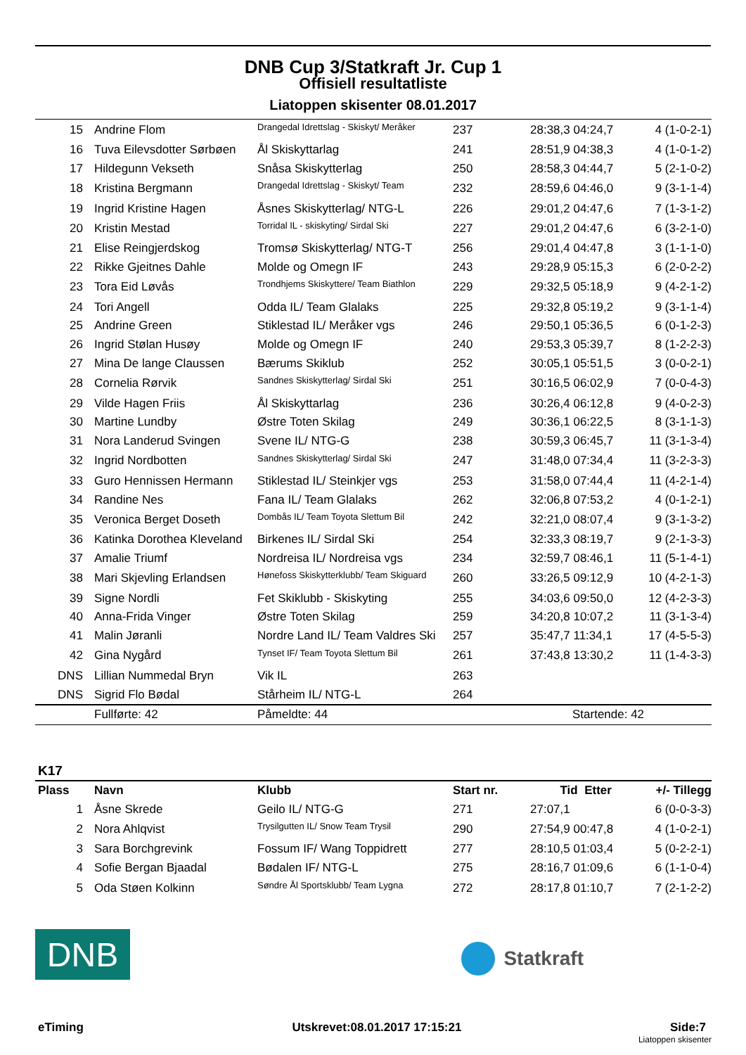DNB Cup 3/Statkraft Jr. Cup 1
Offisiell resultatliste
Liatoppen skisenter 08.01.2017
| 15 | Andrine Flom | Drangedal Idrettslag - Skiskyt/ Meråker | 237 | 28:38,3 04:24,7 | 4 (1-0-2-1) |
| 16 | Tuva Eilevsdotter Sørbøen | Ål Skiskyttarlag | 241 | 28:51,9 04:38,3 | 4 (1-0-1-2) |
| 17 | Hildegunn Vekseth | Snåsa Skiskytterlag | 250 | 28:58,3 04:44,7 | 5 (2-1-0-2) |
| 18 | Kristina Bergmann | Drangedal Idrettslag - Skiskyt/ Team | 232 | 28:59,6 04:46,0 | 9 (3-1-1-4) |
| 19 | Ingrid Kristine Hagen | Åsnes Skiskytterlag/ NTG-L | 226 | 29:01,2 04:47,6 | 7 (1-3-1-2) |
| 20 | Kristin Mestad | Torridal IL - skiskyting/ Sirdal Ski | 227 | 29:01,2 04:47,6 | 6 (3-2-1-0) |
| 21 | Elise Reingjerdskog | Tromsø Skiskytterlag/ NTG-T | 256 | 29:01,4 04:47,8 | 3 (1-1-1-0) |
| 22 | Rikke Gjeitnes Dahle | Molde og Omegn IF | 243 | 29:28,9 05:15,3 | 6 (2-0-2-2) |
| 23 | Tora Eid Løvås | Trondhjems Skiskyttere/ Team Biathlon | 229 | 29:32,5 05:18,9 | 9 (4-2-1-2) |
| 24 | Tori Angell | Odda IL/ Team Glalaks | 225 | 29:32,8 05:19,2 | 9 (3-1-1-4) |
| 25 | Andrine Green | Stiklestad IL/ Meråker vgs | 246 | 29:50,1 05:36,5 | 6 (0-1-2-3) |
| 26 | Ingrid Stølan Husøy | Molde og Omegn IF | 240 | 29:53,3 05:39,7 | 8 (1-2-2-3) |
| 27 | Mina De lange Claussen | Bærums Skiklub | 252 | 30:05,1 05:51,5 | 3 (0-0-2-1) |
| 28 | Cornelia Rørvik | Sandnes Skiskytterlag/ Sirdal Ski | 251 | 30:16,5 06:02,9 | 7 (0-0-4-3) |
| 29 | Vilde Hagen Friis | Ål Skiskyttarlag | 236 | 30:26,4 06:12,8 | 9 (4-0-2-3) |
| 30 | Martine Lundby | Østre Toten Skilag | 249 | 30:36,1 06:22,5 | 8 (3-1-1-3) |
| 31 | Nora Landerud Svingen | Svene IL/ NTG-G | 238 | 30:59,3 06:45,7 | 11 (3-1-3-4) |
| 32 | Ingrid Nordbotten | Sandnes Skiskytterlag/ Sirdal Ski | 247 | 31:48,0 07:34,4 | 11 (3-2-3-3) |
| 33 | Guro Hennissen Hermann | Stiklestad IL/ Steinkjer vgs | 253 | 31:58,0 07:44,4 | 11 (4-2-1-4) |
| 34 | Randine Nes | Fana IL/ Team Glalaks | 262 | 32:06,8 07:53,2 | 4 (0-1-2-1) |
| 35 | Veronica Berget Doseth | Dombås IL/ Team Toyota Slettum Bil | 242 | 32:21,0 08:07,4 | 9 (3-1-3-2) |
| 36 | Katinka Dorothea Kleveland | Birkenes IL/ Sirdal Ski | 254 | 32:33,3 08:19,7 | 9 (2-1-3-3) |
| 37 | Amalie Triumf | Nordreisa IL/ Nordreisa vgs | 234 | 32:59,7 08:46,1 | 11 (5-1-4-1) |
| 38 | Mari Skjevling Erlandsen | Hønefoss Skiskytterklubb/ Team Skiguard | 260 | 33:26,5 09:12,9 | 10 (4-2-1-3) |
| 39 | Signe Nordli | Fet Skiklubb - Skiskyting | 255 | 34:03,6 09:50,0 | 12 (4-2-3-3) |
| 40 | Anna-Frida Vinger | Østre Toten Skilag | 259 | 34:20,8 10:07,2 | 11 (3-1-3-4) |
| 41 | Malin Jøranli | Nordre Land IL/ Team Valdres Ski | 257 | 35:47,7 11:34,1 | 17 (4-5-5-3) |
| 42 | Gina Nygård | Tynset IF/ Team Toyota Slettum Bil | 261 | 37:43,8 13:30,2 | 11 (1-4-3-3) |
| DNS | Lillian Nummedal Bryn | Vik IL | 263 | | |
| DNS | Sigrid Flo Bødal | Stårheim IL/ NTG-L | 264 | | |
| | Fullførte: 42 | Påmeldte: 44 | | Startende: 42 | |
K17
| Plass | Navn | Klubb | Start nr. | Tid Etter | +/- Tillegg |
| --- | --- | --- | --- | --- | --- |
| 1 | Åsne Skrede | Geilo IL/ NTG-G | 271 | 27:07,1 | 6 (0-0-3-3) |
| 2 | Nora Ahlqvist | Trysilgutten IL/ Snow Team Trysil | 290 | 27:54,9 00:47,8 | 4 (1-0-2-1) |
| 3 | Sara Borchgrevink | Fossum IF/ Wang Toppidrett | 277 | 28:10,5 01:03,4 | 5 (0-2-2-1) |
| 4 | Sofie Bergan Bjaadal | Bødalen IF/ NTG-L | 275 | 28:16,7 01:09,6 | 6 (1-1-0-4) |
| 5 | Oda Støen Kolkinn | Søndre Ål Sportsklubb/ Team Lygna | 272 | 28:17,8 01:10,7 | 7 (2-1-2-2) |
DNB
Statkraft
eTiming Utskrevet:08.01.2017 17:15:21 Side:7
Liatoppen skisenter